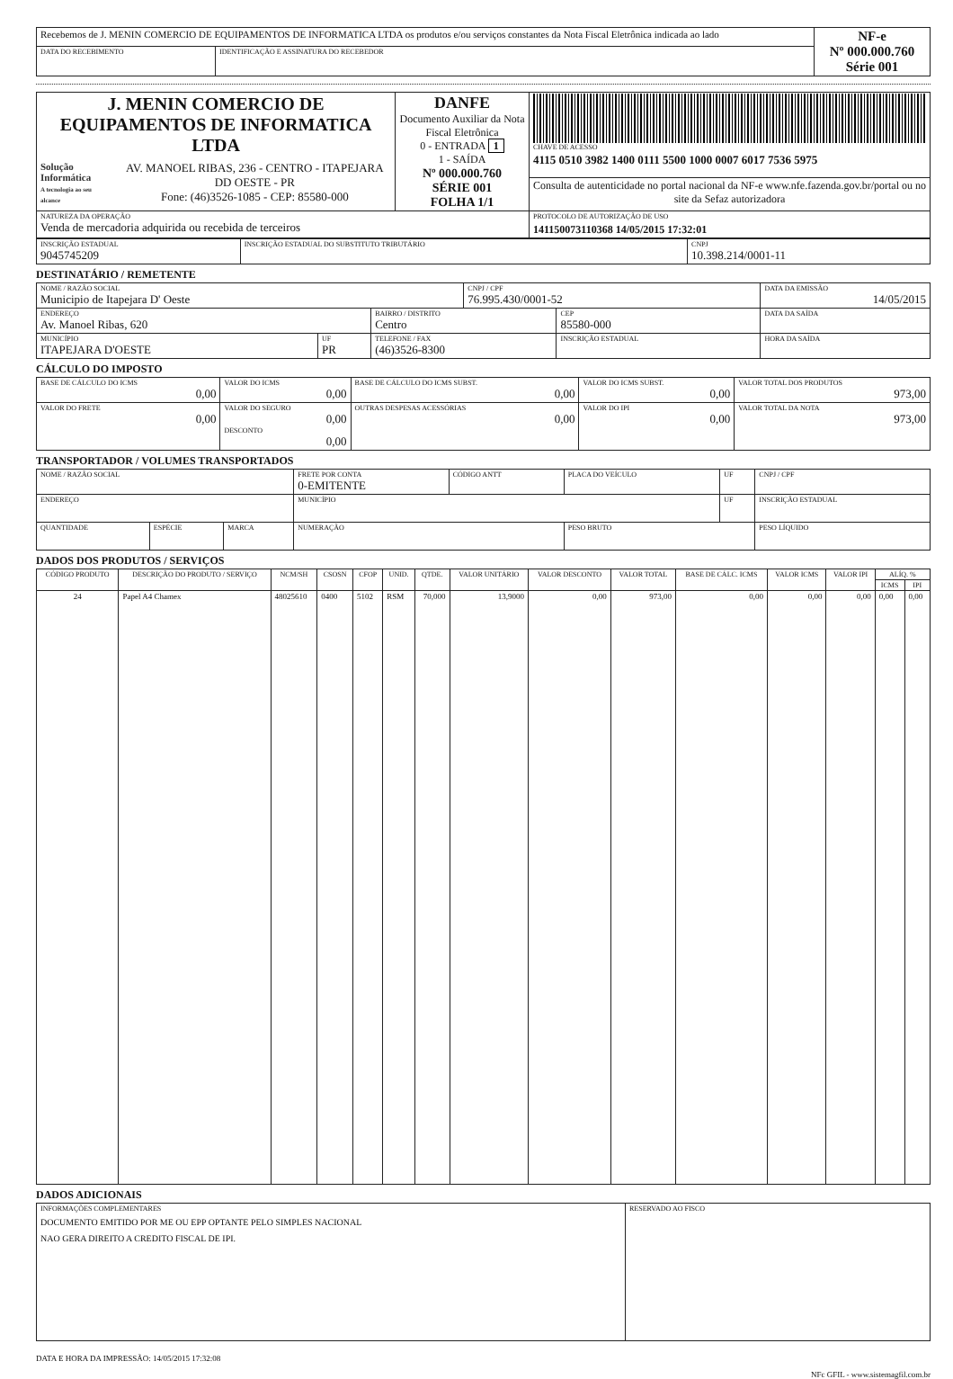| Recebemos de J. MENIN COMERCIO DE EQUIPAMENTOS DE INFORMATICA LTDA os produtos e/ou serviços constantes da Nota Fiscal Eletrônica indicada ao lado | | NF-e Nº 000.000.760 Série 001 |
| DATA DO RECEBIMENTO | IDENTIFICAÇÃO E ASSINATURA DO RECEBEDOR | |
| J. MENIN COMERCIO DE EQUIPAMENTOS DE INFORMATICA LTDA Solução Informática A tecnologia ao seu alcance AV. MANOEL RIBAS, 236 - CENTRO - ITAPEJARA DD OESTE - PR Fone: (46)3526-1085 - CEP: 85580-000 | DANFE Documento Auxiliar da Nota Fiscal Eletrônica 0 - ENTRADA 1 1 - SAÍDA Nº 000.000.760 SÉRIE 001 FOLHA 1/1 | CHAVE DE ACESSO 4115 0510 3982 1400 0111 5500 1000 0007 6017 7536 5975 |
| | | Consulta de autenticidade no portal nacional da NF-e www.nfe.fazenda.gov.br/portal ou no site da Sefaz autorizadora |
| NATUREZA DA OPERAÇÃO Venda de mercadoria adquirida ou recebida de terceiros | | PROTOCOLO DE AUTORIZAÇÃO DE USO 141150073110368 14/05/2015 17:32:01 |
| INSCRIÇÃO ESTADUAL 9045745209 | INSCRIÇÃO ESTADUAL DO SUBSTITUTO TRIBUTÁRIO | CNPJ 10.398.214/0001-11 |
DESTINATÁRIO / REMETENTE
| NOME / RAZÃO SOCIAL Municipio de Itapejara D' Oeste | | | CNPJ / CPF 76.995.430/0001-52 | | DATA DA EMISSÃO 14/05/2015 |
| ENDEREÇO Av. Manoel Ribas, 620 | | BAIRRO / DISTRITO Centro | | CEP 85580-000 | DATA DA SAÍDA |
| MUNICÍPIO ITAPEJARA D'OESTE | UF PR | TELEFONE / FAX (46)3526-8300 | | INSCRIÇÃO ESTADUAL | HORA DA SAÍDA |
CÁLCULO DO IMPOSTO
| BASE DE CÁLCULO DO ICMS 0,00 | VALOR DO ICMS 0,00 | BASE DE CÁLCULO DO ICMS SUBST. 0,00 | VALOR DO ICMS SUBST. 0,00 | VALOR TOTAL DOS PRODUTOS 973,00 |
| VALOR DO FRETE 0,00 | VALOR DO SEGURO 0,00 DESCONTO 0,00 | OUTRAS DESPESAS ACESSÓRIAS 0,00 | VALOR DO IPI 0,00 | VALOR TOTAL DA NOTA 973,00 |
TRANSPORTADOR / VOLUMES TRANSPORTADOS
| NOME / RAZÃO SOCIAL | | | FRETE POR CONTA 0-EMITENTE | CÓDIGO ANTT | PLACA DO VEÍCULO | UF | CNPJ / CPF |
| ENDEREÇO | | | MUNICÍPIO | | | UF | INSCRIÇÃO ESTADUAL |
| QUANTIDADE | ESPÉCIE | MARCA | NUMERAÇÃO | | PESO BRUTO | | PESO LÍQUIDO |
DADOS DOS PRODUTOS / SERVIÇOS
| CÓDIGO PRODUTO | DESCRIÇÃO DO PRODUTO / SERVIÇO | NCM/SH | CSOSN | CFOP | UNID. | QTDE. | VALOR UNITÁRIO | VALOR DESCONTO | VALOR TOTAL | BASE DE CÁLC. ICMS | VALOR ICMS | VALOR IPI | ALÍQ. % | |
| --- | --- | --- | --- | --- | --- | --- | --- | --- | --- | --- | --- | --- | --- | --- |
| | | | | | | | | | | | | | ICMS | IPI |
| 24 | Papel A4 Chamex | 48025610 | 0400 | 5102 | RSM | 70,000 | 13,9000 | 0,00 | 973,00 | 0,00 | 0,00 | 0,00 | 0,00 | 0,00 |
DADOS ADICIONAIS
| INFORMAÇÕES COMPLEMENTARES DOCUMENTO EMITIDO POR ME OU EPP OPTANTE PELO SIMPLES NACIONAL NAO GERA DIREITO A CREDITO FISCAL DE IPI. | RESERVADO AO FISCO |
DATA E HORA DA IMPRESSÃO: 14/05/2015 17:32:08
NFc GFIL - www.sistemagfil.com.br